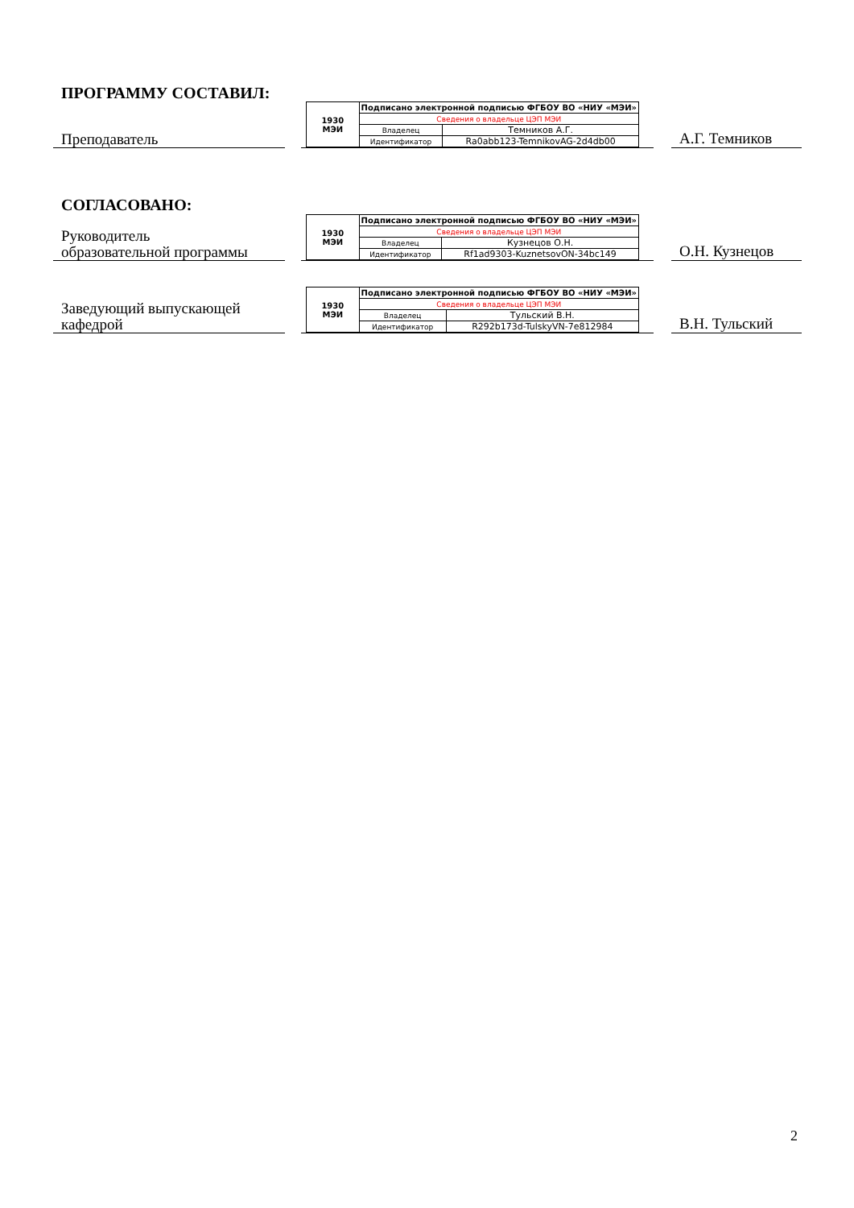ПРОГРАММУ СОСТАВИЛ:
Преподаватель
| 1930 МЭИ | Подписано электронной подписью ФГБОУ ВО «НИУ «МЭИ» | |
| | Сведения о владельце ЦЭП МЭИ | |
| | Владелец | Темников А.Г. |
| | Идентификатор | Ra0abb123-TemnikovAG-2d4db00 |
А.Г. Темников
СОГЛАСОВАНО:
Руководитель
образовательной программы
| 1930 МЭИ | Подписано электронной подписью ФГБОУ ВО «НИУ «МЭИ» | |
| | Сведения о владельце ЦЭП МЭИ | |
| | Владелец | Кузнецов О.Н. |
| | Идентификатор | Rf1ad9303-KuznetsovON-34bc149 |
О.Н. Кузнецов
Заведующий выпускающей
кафедрой
| 1930 МЭИ | Подписано электронной подписью ФГБОУ ВО «НИУ «МЭИ» | |
| | Сведения о владельце ЦЭП МЭИ | |
| | Владелец | Тульский В.Н. |
| | Идентификатор | R292b173d-TulskyVN-7e812984 |
В.Н. Тульский
2